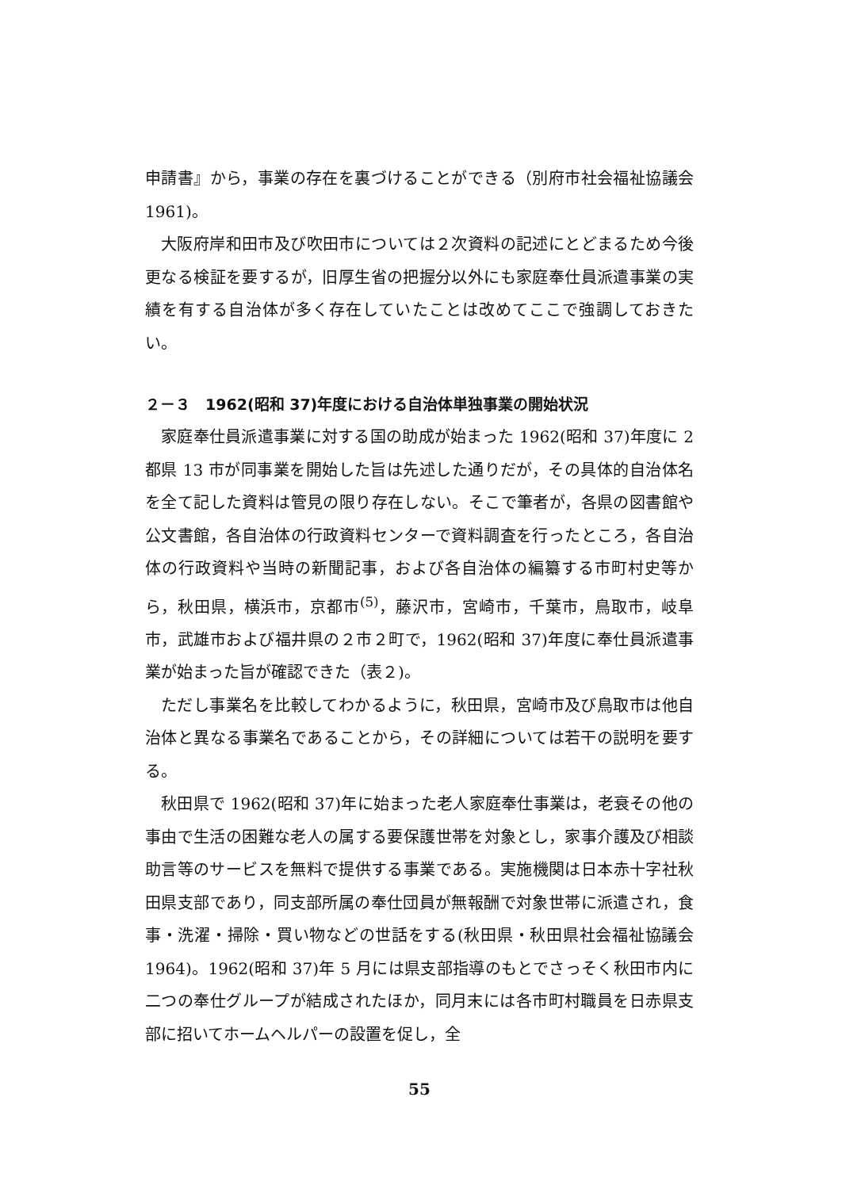申請書』から，事業の存在を裏づけることができる（別府市社会福祉協議会 1961)。
大阪府岸和田市及び吹田市については２次資料の記述にとどまるため今後更なる検証を要するが，旧厚生省の把握分以外にも家庭奉仕員派遣事業の実績を有する自治体が多く存在していたことは改めてここで強調しておきたい。
２－３　1962(昭和 37)年度における自治体単独事業の開始状況
家庭奉仕員派遣事業に対する国の助成が始まった 1962(昭和 37)年度に 2 都県 13 市が同事業を開始した旨は先述した通りだが，その具体的自治体名を全て記した資料は管見の限り存在しない。そこで筆者が，各県の図書館や公文書館，各自治体の行政資料センターで資料調査を行ったところ，各自治体の行政資料や当時の新聞記事，および各自治体の編纂する市町村史等から，秋田県，横浜市，京都市<sup>(5)</sup>，藤沢市，宮崎市，千葉市，鳥取市，岐阜市，武雄市および福井県の２市２町で，1962(昭和 37)年度に奉仕員派遣事業が始まった旨が確認できた（表２)。
ただし事業名を比較してわかるように，秋田県，宮崎市及び鳥取市は他自治体と異なる事業名であることから，その詳細については若干の説明を要する。
秋田県で 1962(昭和 37)年に始まった老人家庭奉仕事業は，老衰その他の事由で生活の困難な老人の属する要保護世帯を対象とし，家事介護及び相談助言等のサービスを無料で提供する事業である。実施機関は日本赤十字社秋田県支部であり，同支部所属の奉仕団員が無報酬で対象世帯に派遣され，食事・洗濯・掃除・買い物などの世話をする(秋田県・秋田県社会福祉協議会 1964)。1962(昭和 37)年 5 月には県支部指導のもとでさっそく秋田市内に二つの奉仕グループが結成されたほか，同月末には各市町村職員を日赤県支部に招いてホームヘルパーの設置を促し，全
55